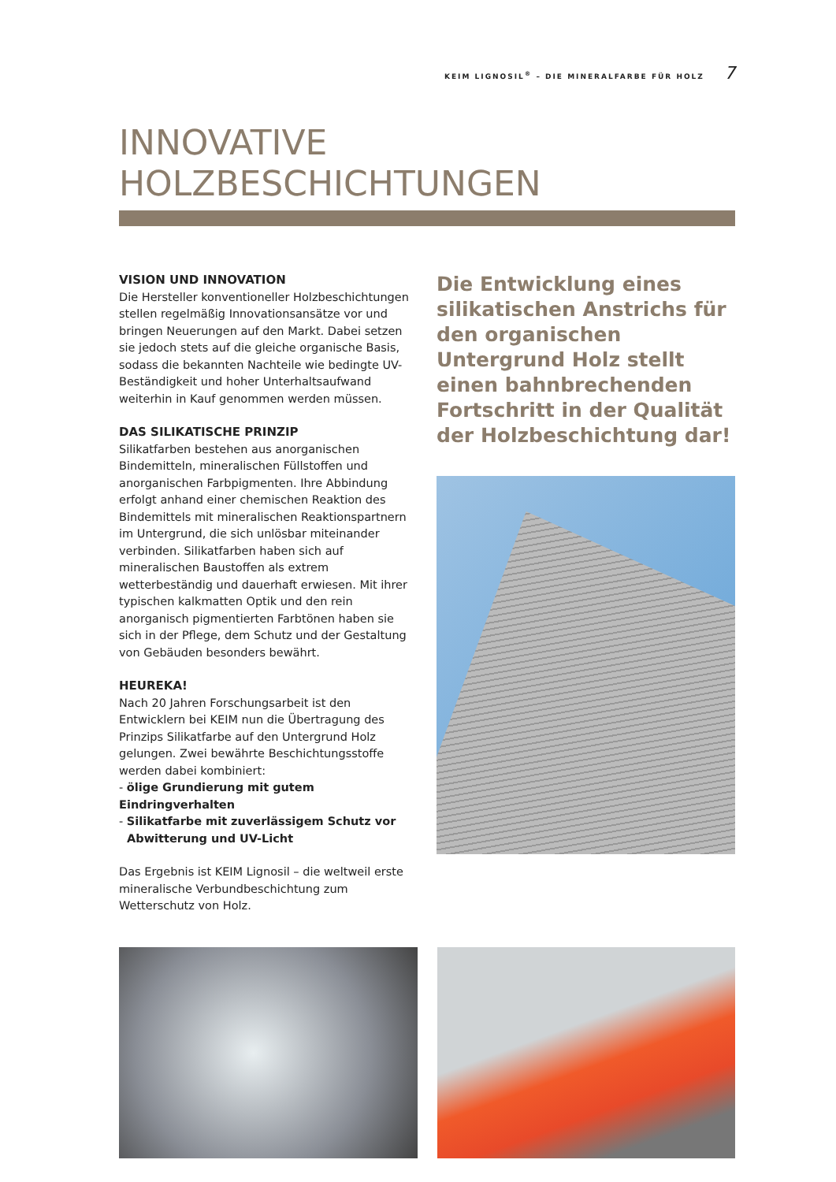KEIM LIGNOSIL<sup>®</sup> – DIE MINERALFARBE FÜR HOLZ 7
INNOVATIVE
HOLZBESCHICHTUNGEN
VISION UND INNOVATION
Die Hersteller konventioneller Holzbeschichtungen stellen regelmäßig Innovationsansätze vor und bringen Neuerungen auf den Markt. Dabei setzen sie jedoch stets auf die gleiche organische Basis, sodass die bekannten Nachteile wie bedingte UV-Beständigkeit und hoher Unterhaltsaufwand weiterhin in Kauf genommen werden müssen.
DAS SILIKATISCHE PRINZIP
Silikatfarben bestehen aus anorganischen Bindemitteln, mineralischen Füllstoffen und anorganischen Farbpigmenten. Ihre Abbindung erfolgt anhand einer chemischen Reaktion des Bindemittels mit mineralischen Reaktionspartnern im Untergrund, die sich unlösbar miteinander verbinden. Silikatfarben haben sich auf mineralischen Baustoffen als extrem wetterbeständig und dauerhaft erwiesen. Mit ihrer typischen kalkmatten Optik und den rein anorganisch pigmentierten Farbtönen haben sie sich in der Pflege, dem Schutz und der Gestaltung von Gebäuden besonders bewährt.
HEUREKA!
Nach 20 Jahren Forschungsarbeit ist den Entwicklern bei KEIM nun die Übertragung des Prinzips Silikatfarbe auf den Untergrund Holz gelungen. Zwei bewährte Beschichtungsstoffe werden dabei kombiniert:
- ölige Grundierung mit gutem Eindringverhalten
- Silikatfarbe mit zuverlässigem Schutz vor
Abwitterung und UV-Licht
Das Ergebnis ist KEIM Lignosil – die weltweil erste mineralische Verbundbeschichtung zum Wetterschutz von Holz.
Die Entwicklung eines silikatischen Anstrichs für den organischen Untergrund Holz stellt einen bahnbrechenden Fortschritt in der Qualität der Holzbeschichtung dar!